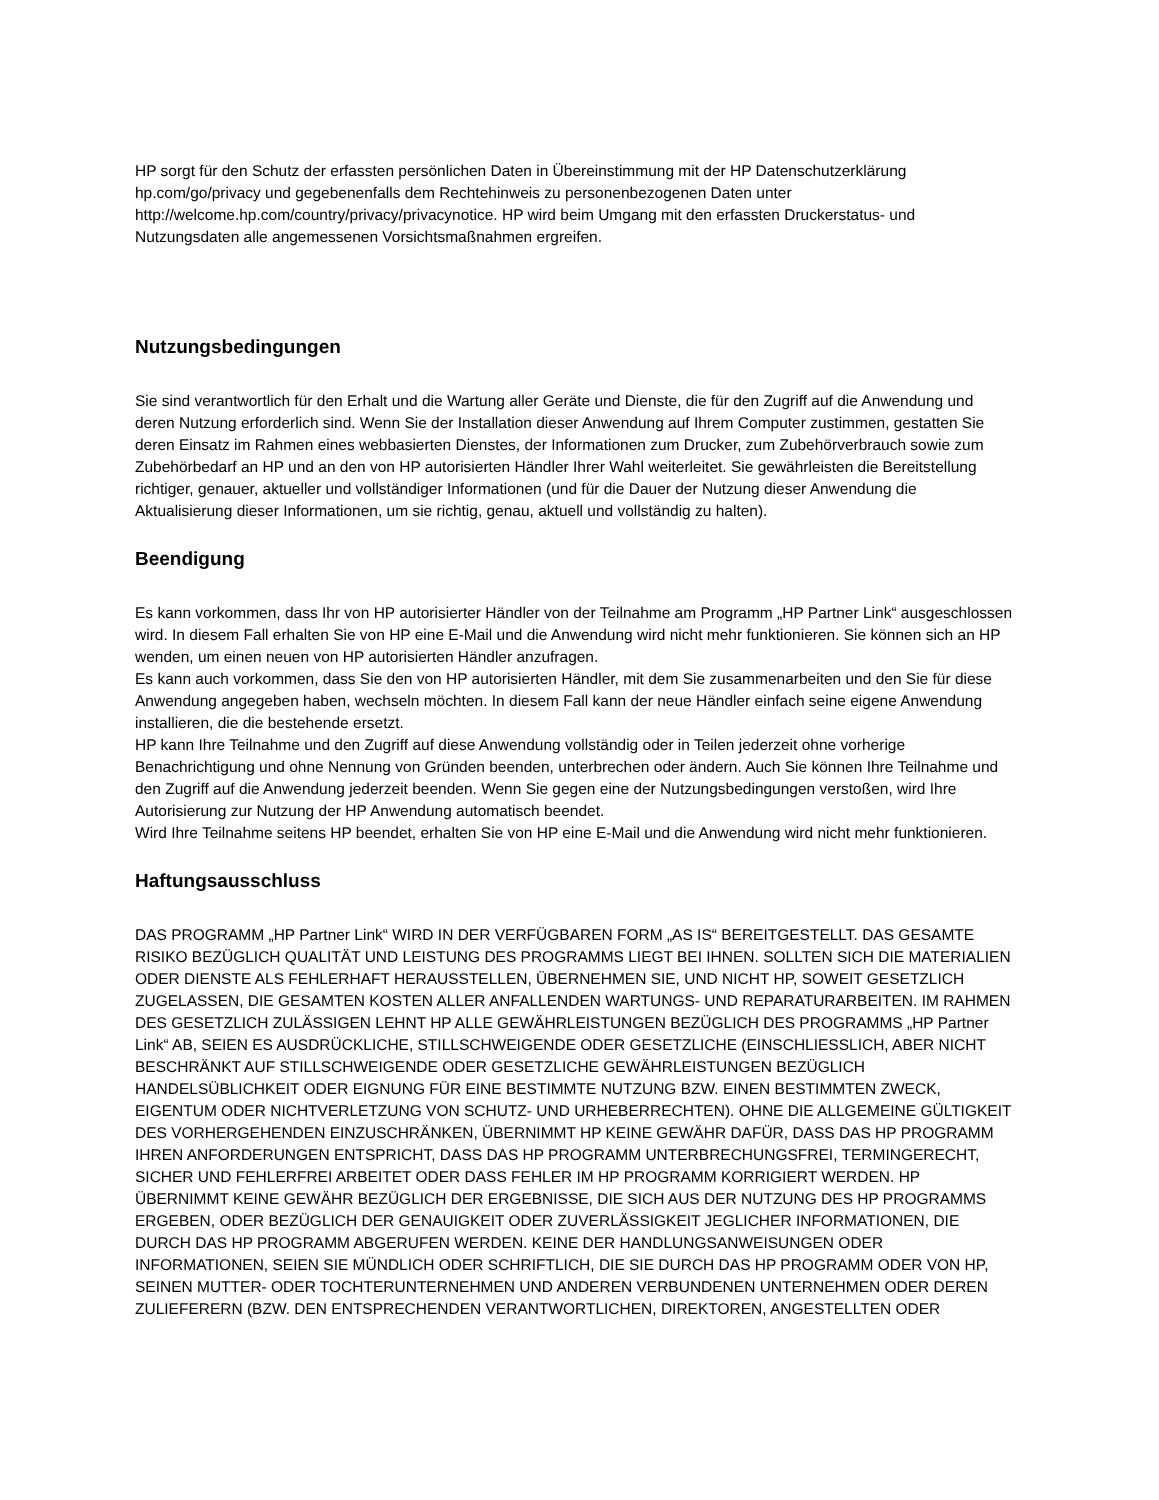HP sorgt für den Schutz der erfassten persönlichen Daten in Übereinstimmung mit der HP Datenschutzerklärung hp.com/go/privacy und gegebenenfalls dem Rechtehinweis zu personenbezogenen Daten unter http://welcome.hp.com/country/privacy/privacynotice. HP wird beim Umgang mit den erfassten Druckerstatus- und Nutzungsdaten alle angemessenen Vorsichtsmaßnahmen ergreifen.
Nutzungsbedingungen
Sie sind verantwortlich für den Erhalt und die Wartung aller Geräte und Dienste, die für den Zugriff auf die Anwendung und deren Nutzung erforderlich sind. Wenn Sie der Installation dieser Anwendung auf Ihrem Computer zustimmen, gestatten Sie deren Einsatz im Rahmen eines webbasierten Dienstes, der Informationen zum Drucker, zum Zubehörverbrauch sowie zum Zubehörbedarf an HP und an den von HP autorisierten Händler Ihrer Wahl weiterleitet. Sie gewährleisten die Bereitstellung richtiger, genauer, aktueller und vollständiger Informationen (und für die Dauer der Nutzung dieser Anwendung die Aktualisierung dieser Informationen, um sie richtig, genau, aktuell und vollständig zu halten).
Beendigung
Es kann vorkommen, dass Ihr von HP autorisierter Händler von der Teilnahme am Programm „HP Partner Link“ ausgeschlossen wird. In diesem Fall erhalten Sie von HP eine E-Mail und die Anwendung wird nicht mehr funktionieren. Sie können sich an HP wenden, um einen neuen von HP autorisierten Händler anzufragen.
Es kann auch vorkommen, dass Sie den von HP autorisierten Händler, mit dem Sie zusammenarbeiten und den Sie für diese Anwendung angegeben haben, wechseln möchten. In diesem Fall kann der neue Händler einfach seine eigene Anwendung installieren, die die bestehende ersetzt.
HP kann Ihre Teilnahme und den Zugriff auf diese Anwendung vollständig oder in Teilen jederzeit ohne vorherige Benachrichtigung und ohne Nennung von Gründen beenden, unterbrechen oder ändern. Auch Sie können Ihre Teilnahme und den Zugriff auf die Anwendung jederzeit beenden. Wenn Sie gegen eine der Nutzungsbedingungen verstoßen, wird Ihre Autorisierung zur Nutzung der HP Anwendung automatisch beendet.
Wird Ihre Teilnahme seitens HP beendet, erhalten Sie von HP eine E-Mail und die Anwendung wird nicht mehr funktionieren.
Haftungsausschluss
DAS PROGRAMM „HP Partner Link“ WIRD IN DER VERFÜGBAREN FORM „AS IS“ BEREITGESTELLT. DAS GESAMTE RISIKO BEZÜGLICH QUALITÄT UND LEISTUNG DES PROGRAMMS LIEGT BEI IHNEN. SOLLTEN SICH DIE MATERIALIEN ODER DIENSTE ALS FEHLERHAFT HERAUSSTELLEN, ÜBERNEHMEN SIE, UND NICHT HP, SOWEIT GESETZLICH ZUGELASSEN, DIE GESAMTEN KOSTEN ALLER ANFALLENDEN WARTUNGS- UND REPARATURARBEITEN. IM RAHMEN DES GESETZLICH ZULÄSSIGEN LEHNT HP ALLE GEWÄHRLEISTUNGEN BEZÜGLICH DES PROGRAMMS „HP Partner Link“ AB, SEIEN ES AUSDRÜCKLICHE, STILLSCHWEIGENDE ODER GESETZLICHE (EINSCHLIESSLICH, ABER NICHT BESCHRÄNKT AUF STILLSCHWEIGENDE ODER GESETZLICHE GEWÄHRLEISTUNGEN BEZÜGLICH HANDELSÜBLICHKEIT ODER EIGNUNG FÜR EINE BESTIMMTE NUTZUNG BZW. EINEN BESTIMMTEN ZWECK, EIGENTUM ODER NICHTVERLETZUNG VON SCHUTZ- UND URHEBERRECHTEN). OHNE DIE ALLGEMEINE GÜLTIGKEIT DES VORHERGEHENDEN EINZUSCHRÄNKEN, ÜBERNIMMT HP KEINE GEWÄHR DAFÜR, DASS DAS HP PROGRAMM IHREN ANFORDERUNGEN ENTSPRICHT, DASS DAS HP PROGRAMM UNTERBRECHUNGSFREI, TERMINGERECHT, SICHER UND FEHLERFREI ARBEITET ODER DASS FEHLER IM HP PROGRAMM KORRIGIERT WERDEN. HP ÜBERNIMMT KEINE GEWÄHR BEZÜGLICH DER ERGEBNISSE, DIE SICH AUS DER NUTZUNG DES HP PROGRAMMS ERGEBEN, ODER BEZÜGLICH DER GENAUIGKEIT ODER ZUVERLÄSSIGKEIT JEGLICHER INFORMATIONEN, DIE DURCH DAS HP PROGRAMM ABGERUFEN WERDEN. KEINE DER HANDLUNGSANWEISUNGEN ODER INFORMATIONEN, SEIEN SIE MÜNDLICH ODER SCHRIFTLICH, DIE SIE DURCH DAS HP PROGRAMM ODER VON HP, SEINEN MUTTER- ODER TOCHTERUNTERNEHMEN UND ANDEREN VERBUNDENEN UNTERNEHMEN ODER DEREN ZULIEFERERN (BZW. DEN ENTSPRECHENDEN VERANTWORTLICHEN, DIREKTOREN, ANGESTELLTEN ODER